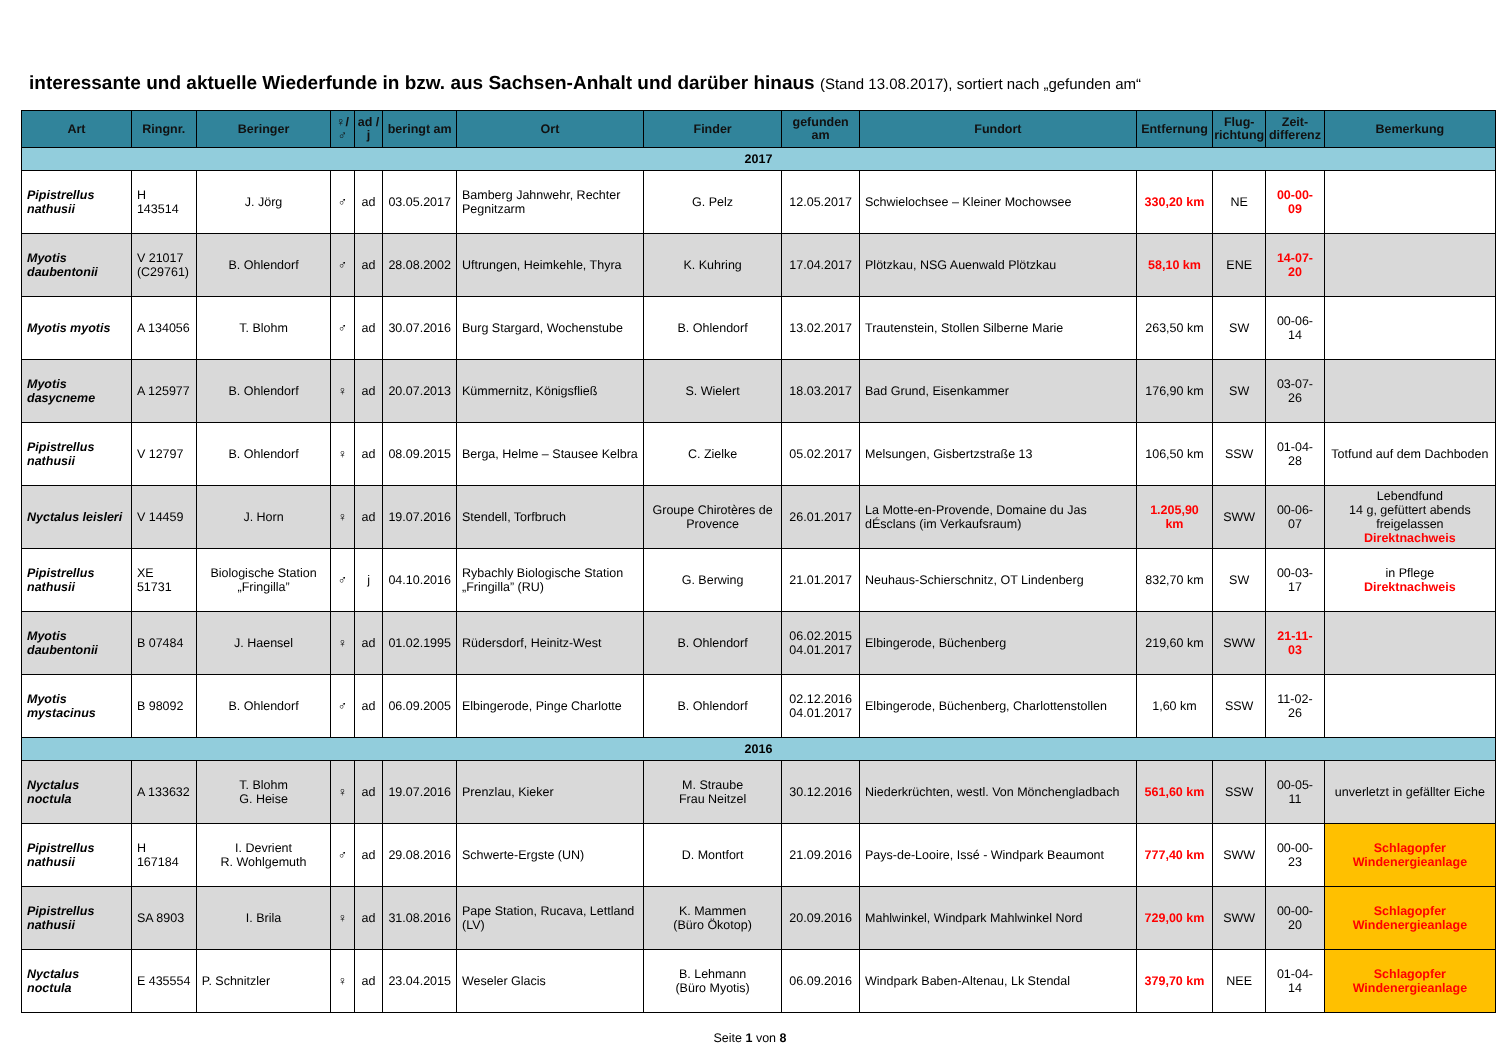interessante und aktuelle Wiederfunde in bzw. aus Sachsen-Anhalt und darüber hinaus (Stand 13.08.2017), sortiert nach „gefunden am“
| Art | Ringnr. | Beringer | ♀/♂ | ad / j | beringt am | Ort | Finder | gefunden am | Fundort | Entfernung | Flug- richtung | Zeit- differenz | Bemerkung |
| --- | --- | --- | --- | --- | --- | --- | --- | --- | --- | --- | --- | --- | --- |
| 2017 | | | | | | | | | | | | | |
| Pipistrellus nathusii | H 143514 | J. Jörg | ♂ | ad | 03.05.2017 | Bamberg Jahnwehr, Rechter Pegnitzarm | G. Pelz | 12.05.2017 | Schwielochsee – Kleiner Mochowsee | 330,20 km | NE | 00-00-09 | |
| Myotis daubentonii | V 21017 (C29761) | B. Ohlendorf | ♂ | ad | 28.08.2002 | Uftrungen, Heimkehle, Thyra | K. Kuhring | 17.04.2017 | Plötzkau, NSG Auenwald Plötzkau | 58,10 km | ENE | 14-07-20 | |
| Myotis myotis | A 134056 | T. Blohm | ♂ | ad | 30.07.2016 | Burg Stargard, Wochenstube | B. Ohlendorf | 13.02.2017 | Trautenstein, Stollen Silberne Marie | 263,50 km | SW | 00-06-14 | |
| Myotis dasycneme | A 125977 | B. Ohlendorf | ♀ | ad | 20.07.2013 | Kümmernitz, Königsfließ | S. Wielert | 18.03.2017 | Bad Grund, Eisenkammer | 176,90 km | SW | 03-07-26 | |
| Pipistrellus nathusii | V 12797 | B. Ohlendorf | ♀ | ad | 08.09.2015 | Berga, Helme – Stausee Kelbra | C. Zielke | 05.02.2017 | Melsungen, Gisbertzstraße 13 | 106,50 km | SSW | 01-04-28 | Totfund auf dem Dachboden |
| Nyctalus leisleri | V 14459 | J. Horn | ♀ | ad | 19.07.2016 | Stendell, Torfbruch | Groupe Chirotères de Provence | 26.01.2017 | La Motte-en-Provende, Domaine du Jas dÉsclans (im Verkaufsraum) | 1.205,90 km | SWW | 00-06-07 | Lebendfund 14 g, gefüttert abends freigelassen Direktnachweis |
| Pipistrellus nathusii | XE 51731 | Biologische Station „Fringilla” | ♂ | j | 04.10.2016 | Rybachly Biologische Station „Fringilla” (RU) | G. Berwing | 21.01.2017 | Neuhaus-Schierschnitz, OT Lindenberg | 832,70 km | SW | 00-03-17 | in Pflege Direktnachweis |
| Myotis daubentonii | B 07484 | J. Haensel | ♀ | ad | 01.02.1995 | Rüdersdorf, Heinitz-West | B. Ohlendorf | 06.02.2015 04.01.2017 | Elbingerode, Büchenberg | 219,60 km | SWW | 21-11-03 | |
| Myotis mystacinus | B 98092 | B. Ohlendorf | ♂ | ad | 06.09.2005 | Elbingerode, Pinge Charlotte | B. Ohlendorf | 02.12.2016 04.01.2017 | Elbingerode, Büchenberg, Charlottenstollen | 1,60 km | SSW | 11-02-26 | |
| 2016 | | | | | | | | | | | | | |
| Nyctalus noctula | A 133632 | T. Blohm G. Heise | ♀ | ad | 19.07.2016 | Prenzlau, Kieker | M. Straube Frau Neitzel | 30.12.2016 | Niederkrüchten, westl. Von Mönchengladbach | 561,60 km | SSW | 00-05-11 | unverletzt in gefällter Eiche |
| Pipistrellus nathusii | H 167184 | I. Devrient R. Wohlgemuth | ♂ | ad | 29.08.2016 | Schwerte-Ergste (UN) | D. Montfort | 21.09.2016 | Pays-de-Looire, Issé - Windpark Beaumont | 777,40 km | SWW | 00-00-23 | Schlagopfer Windenergieanlage |
| Pipistrellus nathusii | SA 8903 | I. Brila | ♀ | ad | 31.08.2016 | Pape Station, Rucava, Lettland (LV) | K. Mammen (Büro Ökotop) | 20.09.2016 | Mahlwinkel, Windpark Mahlwinkel Nord | 729,00 km | SWW | 00-00-20 | Schlagopfer Windenergieanlage |
| Nyctalus noctula | E 435554 | P. Schnitzler | ♀ | ad | 23.04.2015 | Weseler Glacis | B. Lehmann (Büro Myotis) | 06.09.2016 | Windpark Baben-Altenau, Lk Stendal | 379,70 km | NEE | 01-04-14 | Schlagopfer Windenergieanlage |
Seite 1 von 8